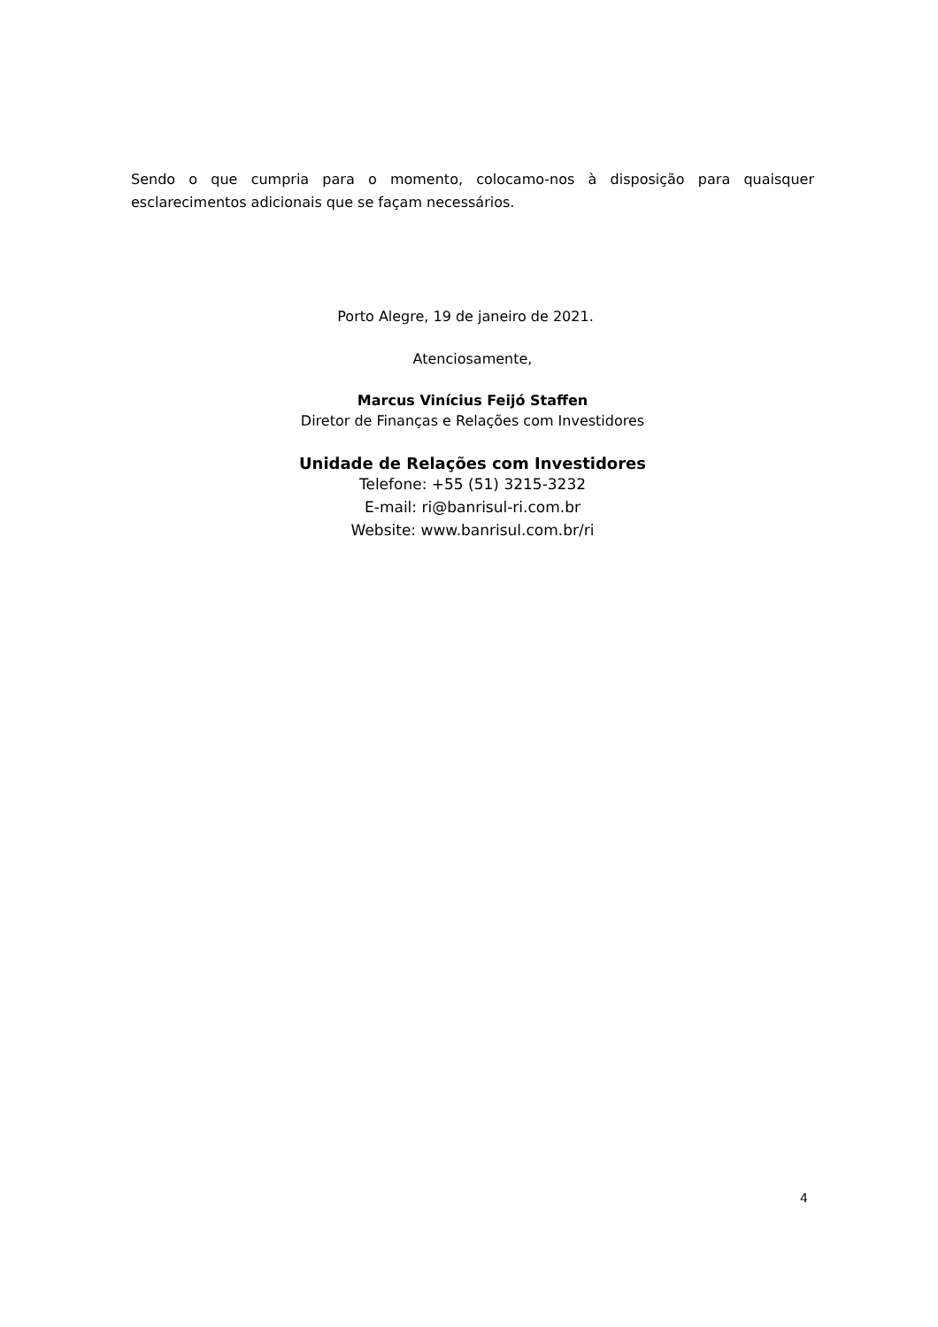Sendo o que cumpria para o momento, colocamo-nos à disposição para quaisquer esclarecimentos adicionais que se façam necessários.
Porto Alegre, 19 de janeiro de 2021.
Atenciosamente,
Marcus Vinícius Feijó Staffen
Diretor de Finanças e Relações com Investidores
Unidade de Relações com Investidores
Telefone: +55 (51) 3215-3232
E-mail: ri@banrisul-ri.com.br
Website: www.banrisul.com.br/ri
4